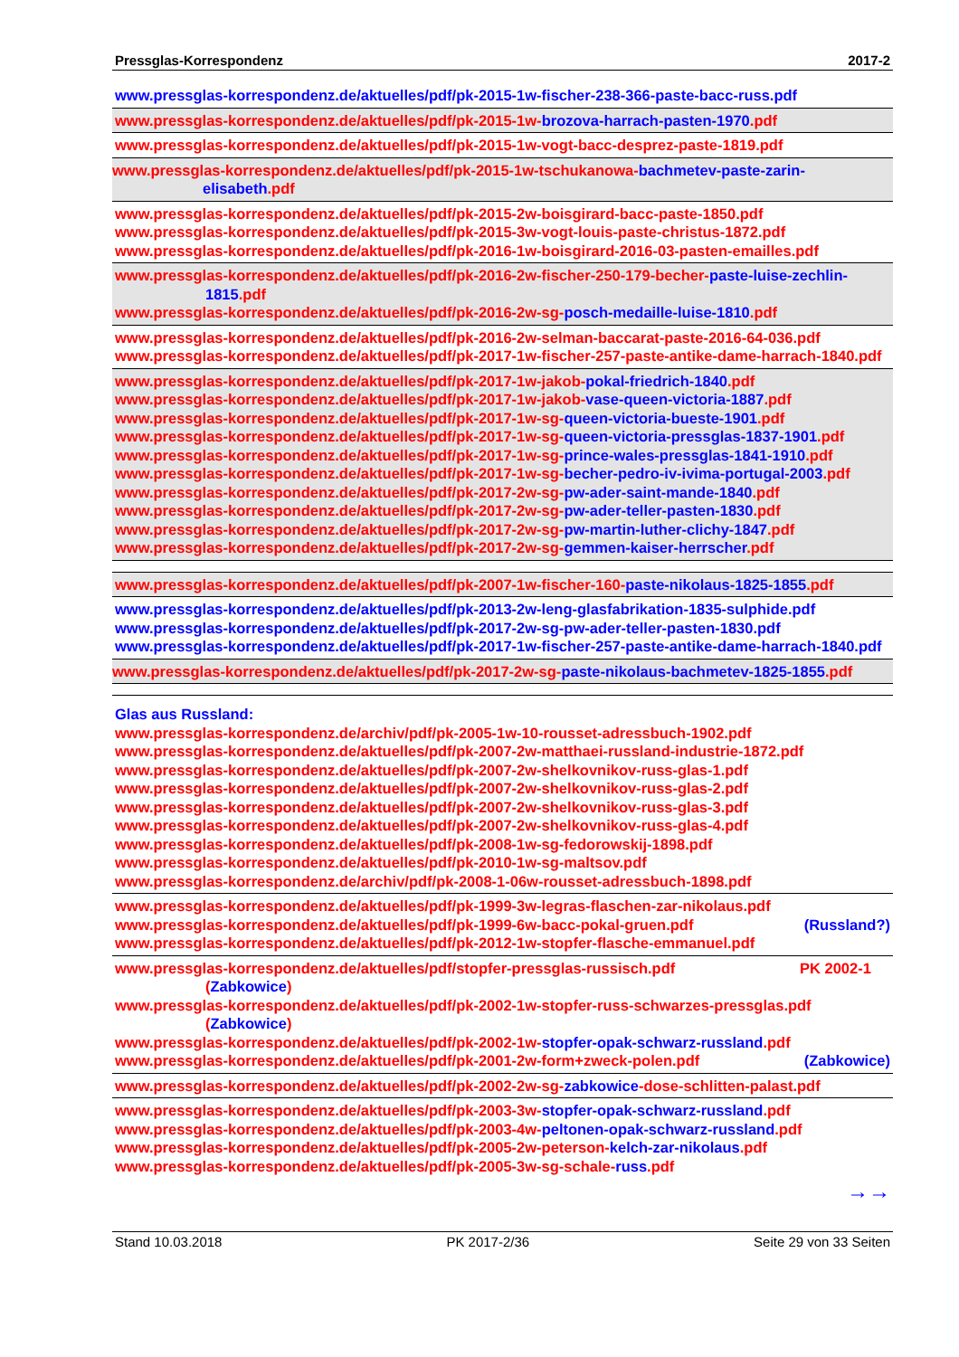Pressglas-Korrespondenz 2017-2
www.pressglas-korrespondenz.de/aktuelles/pdf/pk-2015-1w-fischer-238-366-paste-bacc-russ.pdf
www.pressglas-korrespondenz.de/aktuelles/pdf/pk-2015-1w-brozova-harrach-pasten-1970.pdf
www.pressglas-korrespondenz.de/aktuelles/pdf/pk-2015-1w-vogt-bacc-desprez-paste-1819.pdf
www.pressglas-korrespondenz.de/aktuelles/pdf/pk-2015-1w-tschukanowa-bachmetev-paste-zarin-elisabeth.pdf
www.pressglas-korrespondenz.de/aktuelles/pdf/pk-2015-2w-boisgirard-bacc-paste-1850.pdf
www.pressglas-korrespondenz.de/aktuelles/pdf/pk-2015-3w-vogt-louis-paste-christus-1872.pdf
www.pressglas-korrespondenz.de/aktuelles/pdf/pk-2016-1w-boisgirard-2016-03-pasten-emailles.pdf
www.pressglas-korrespondenz.de/aktuelles/pdf/pk-2016-2w-fischer-250-179-becher-paste-luise-zechlin-1815.pdf
www.pressglas-korrespondenz.de/aktuelles/pdf/pk-2016-2w-sg-posch-medaille-luise-1810.pdf
www.pressglas-korrespondenz.de/aktuelles/pdf/pk-2016-2w-selman-baccarat-paste-2016-64-036.pdf
www.pressglas-korrespondenz.de/aktuelles/pdf/pk-2017-1w-fischer-257-paste-antike-dame-harrach-1840.pdf
www.pressglas-korrespondenz.de/aktuelles/pdf/pk-2017-1w-jakob-pokal-friedrich-1840.pdf
www.pressglas-korrespondenz.de/aktuelles/pdf/pk-2017-1w-jakob-vase-queen-victoria-1887.pdf
www.pressglas-korrespondenz.de/aktuelles/pdf/pk-2017-1w-sg-queen-victoria-bueste-1901.pdf
www.pressglas-korrespondenz.de/aktuelles/pdf/pk-2017-1w-sg-queen-victoria-pressglas-1837-1901.pdf
www.pressglas-korrespondenz.de/aktuelles/pdf/pk-2017-1w-sg-prince-wales-pressglas-1841-1910.pdf
www.pressglas-korrespondenz.de/aktuelles/pdf/pk-2017-1w-sg-becher-pedro-iv-ivima-portugal-2003.pdf
www.pressglas-korrespondenz.de/aktuelles/pdf/pk-2017-2w-sg-pw-ader-saint-mande-1840.pdf
www.pressglas-korrespondenz.de/aktuelles/pdf/pk-2017-2w-sg-pw-ader-teller-pasten-1830.pdf
www.pressglas-korrespondenz.de/aktuelles/pdf/pk-2017-2w-sg-pw-martin-luther-clichy-1847.pdf
www.pressglas-korrespondenz.de/aktuelles/pdf/pk-2017-2w-sg-gemmen-kaiser-herrscher.pdf
www.pressglas-korrespondenz.de/aktuelles/pdf/pk-2007-1w-fischer-160-paste-nikolaus-1825-1855.pdf
www.pressglas-korrespondenz.de/aktuelles/pdf/pk-2013-2w-leng-glasfabrikation-1835-sulphide.pdf
www.pressglas-korrespondenz.de/aktuelles/pdf/pk-2017-2w-sg-pw-ader-teller-pasten-1830.pdf
www.pressglas-korrespondenz.de/aktuelles/pdf/pk-2017-1w-fischer-257-paste-antike-dame-harrach-1840.pdf
www.pressglas-korrespondenz.de/aktuelles/pdf/pk-2017-2w-sg-paste-nikolaus-bachmetev-1825-1855.pdf
Glas aus Russland:
www.pressglas-korrespondenz.de/archiv/pdf/pk-2005-1w-10-rousset-adressbuch-1902.pdf
www.pressglas-korrespondenz.de/aktuelles/pdf/pk-2007-2w-matthaei-russland-industrie-1872.pdf
www.pressglas-korrespondenz.de/aktuelles/pdf/pk-2007-2w-shelkovnikov-russ-glas-1.pdf
www.pressglas-korrespondenz.de/aktuelles/pdf/pk-2007-2w-shelkovnikov-russ-glas-2.pdf
www.pressglas-korrespondenz.de/aktuelles/pdf/pk-2007-2w-shelkovnikov-russ-glas-3.pdf
www.pressglas-korrespondenz.de/aktuelles/pdf/pk-2007-2w-shelkovnikov-russ-glas-4.pdf
www.pressglas-korrespondenz.de/aktuelles/pdf/pk-2008-1w-sg-fedorowskij-1898.pdf
www.pressglas-korrespondenz.de/aktuelles/pdf/pk-2010-1w-sg-maltsov.pdf
www.pressglas-korrespondenz.de/archiv/pdf/pk-2008-1-06w-rousset-adressbuch-1898.pdf
www.pressglas-korrespondenz.de/aktuelles/pdf/pk-1999-3w-legras-flaschen-zar-nikolaus.pdf
www.pressglas-korrespondenz.de/aktuelles/pdf/pk-1999-6w-bacc-pokal-gruen.pdf (Russland?)
www.pressglas-korrespondenz.de/aktuelles/pdf/pk-2012-1w-stopfer-flasche-emmanuel.pdf
www.pressglas-korrespondenz.de/aktuelles/pdf/stopfer-pressglas-russisch.pdf PK 2002-1
(Zabkowice)
www.pressglas-korrespondenz.de/aktuelles/pdf/pk-2002-1w-stopfer-russ-schwarzes-pressglas.pdf (Zabkowice)
www.pressglas-korrespondenz.de/aktuelles/pdf/pk-2002-1w-stopfer-opak-schwarz-russland.pdf
www.pressglas-korrespondenz.de/aktuelles/pdf/pk-2001-2w-form+zweck-polen.pdf (Zabkowice)
www.pressglas-korrespondenz.de/aktuelles/pdf/pk-2002-2w-sg-zabkowice-dose-schlitten-palast.pdf
www.pressglas-korrespondenz.de/aktuelles/pdf/pk-2003-3w-stopfer-opak-schwarz-russland.pdf
www.pressglas-korrespondenz.de/aktuelles/pdf/pk-2003-4w-peltonen-opak-schwarz-russland.pdf
www.pressglas-korrespondenz.de/aktuelles/pdf/pk-2005-2w-peterson-kelch-zar-nikolaus.pdf
www.pressglas-korrespondenz.de/aktuelles/pdf/pk-2005-3w-sg-schale-russ.pdf
→→
Stand 10.03.2018 PK 2017-2/36 Seite 29 von 33 Seiten